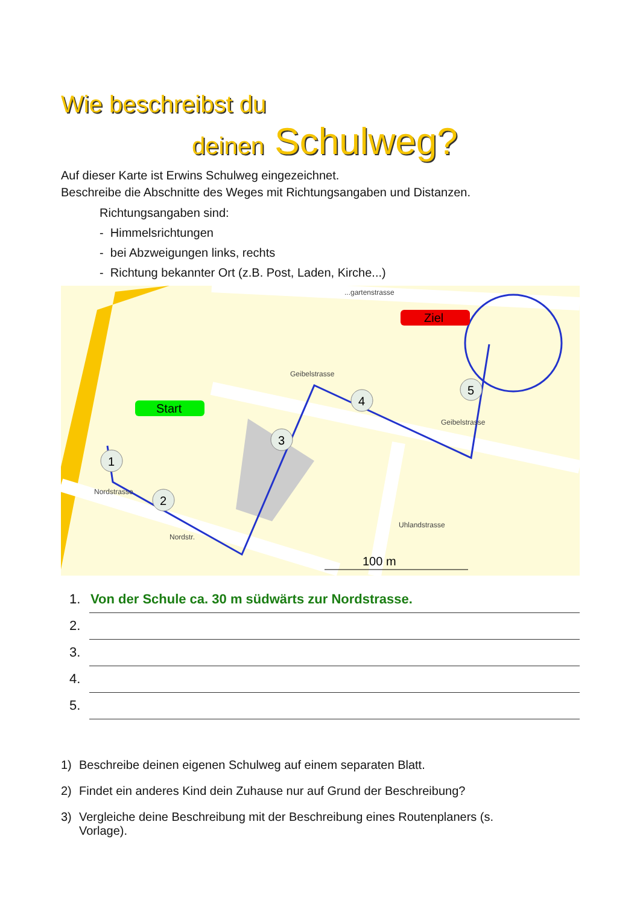Wie beschreibst du
deinen Schulweg?
Auf dieser Karte ist Erwins Schulweg eingezeichnet.
Beschreibe die Abschnitte des Weges mit Richtungsangaben und Distanzen.
Richtungsangaben sind:
- Himmelsrichtungen
- bei Abzweigungen links, rechts
- Richtung bekannter Ort (z.B. Post, Laden, Kirche...)
Start
Ziel
1
2
3
4
5
100 m
Geibelstrasse
Nordstrasse
Geibelstrasse
Uhlandstrasse
Nordstr.
...gartenstrasse
1. Von der Schule ca. 30 m südwärts zur Nordstrasse.
2.
3.
4.
5.
1) Beschreibe deinen eigenen Schulweg auf einem separaten Blatt.
2) Findet ein anderes Kind dein Zuhause nur auf Grund der Beschreibung?
3) Vergleiche deine Beschreibung mit der Beschreibung eines Routenplaners (s. Vorlage).